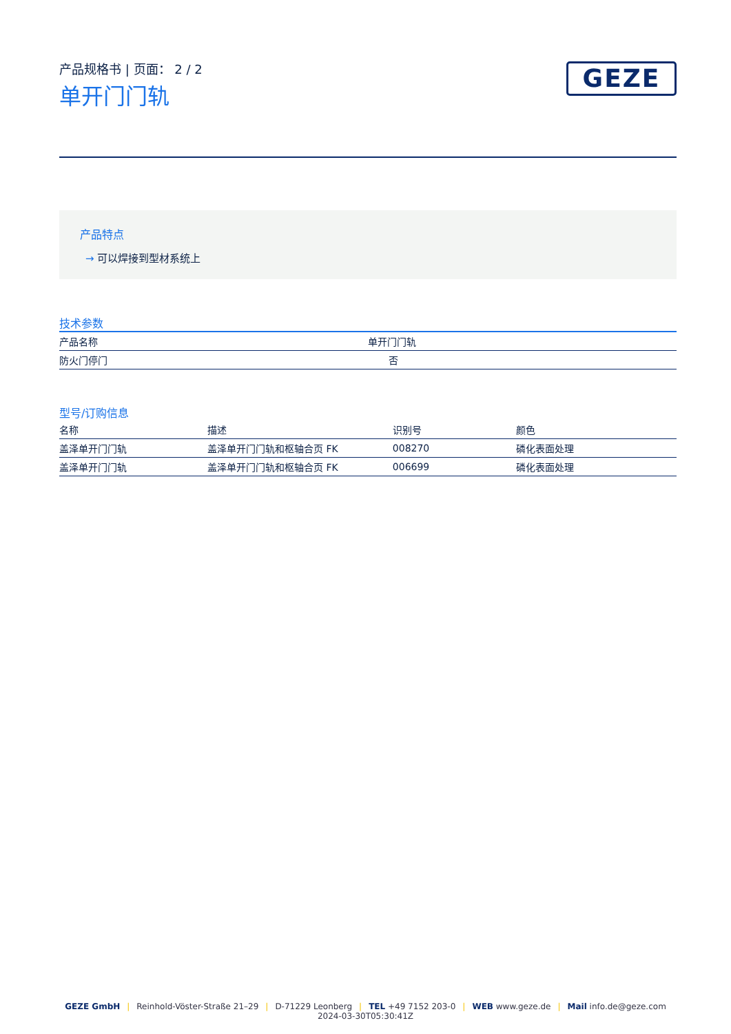产品规格书 | 页面： 2 / 2
单开门门轨
GEZE
产品特点
→ 可以焊接到型材系统上
技术参数
| 产品名称 | 单开门门轨 |
| 防火门停门 | 否 |
型号/订购信息
| 名称 | 描述 | 识别号 | 颜色 |
| --- | --- | --- | --- |
| 盖泽单开门门轨 | 盖泽单开门门轨和枢轴合页 FK | 008270 | 磷化表面处理 |
| 盖泽单开门门轨 | 盖泽单开门门轨和枢轴合页 FK | 006699 | 磷化表面处理 |
GEZE GmbH | Reinhold-Vöster-Straße 21–29 | D-71229 Leonberg | TEL +49 7152 203-0 | WEB www.geze.de | Mail info.de@geze.com
2024-03-30T05:30:41Z